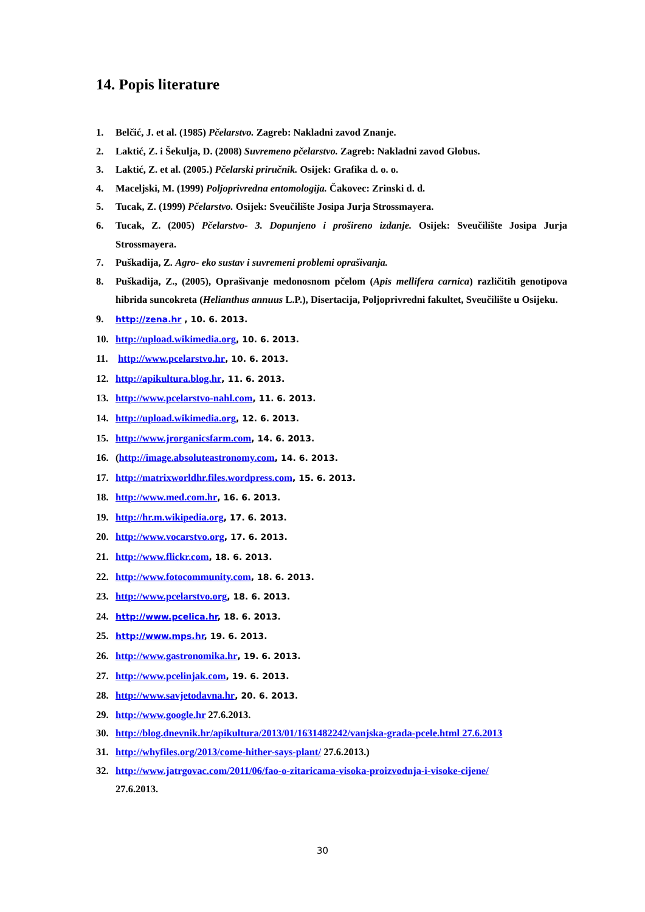14. Popis literature
1. Belčić, J. et al. (1985) Pčelarstvo. Zagreb: Nakladni zavod Znanje.
2. Laktić, Z. i Šekulja, D. (2008) Suvremeno pčelarstvo. Zagreb: Nakladni zavod Globus.
3. Laktić, Z. et al. (2005.) Pčelarski priručnik. Osijek: Grafika d. o. o.
4. Maceljski, M. (1999) Poljoprivredna entomologija. Čakovec: Zrinski d. d.
5. Tucak, Z. (1999) Pčelarstvo. Osijek: Sveučilište Josipa Jurja Strossmayera.
6. Tucak, Z. (2005) Pčelarstvo- 3. Dopunjeno i prošireno izdanje. Osijek: Sveučilište Josipa Jurja Strossmayera.
7. Puškadija, Z. Agro- eko sustav i suvremeni problemi oprašivanja.
8. Puškadija, Z., (2005), Oprašivanje medonosnom pčelom (Apis mellifera carnica) različitih genotipova hibrida suncokreta (Helianthus annuus L.P.), Disertacija, Poljoprivredni fakultet, Sveučilište u Osijeku.
9. http://zena.hr , 10. 6. 2013.
10. http://upload.wikimedia.org, 10. 6. 2013.
11. http://www.pcelarstvo.hr, 10. 6. 2013.
12. http://apikultura.blog.hr, 11. 6. 2013.
13. http://www.pcelarstvo-nahl.com, 11. 6. 2013.
14. http://upload.wikimedia.org, 12. 6. 2013.
15. http://www.jrorganicsfarm.com, 14. 6. 2013.
16. (http://image.absoluteastronomy.com, 14. 6. 2013.
17. http://matrixworldhr.files.wordpress.com, 15. 6. 2013.
18. http://www.med.com.hr, 16. 6. 2013.
19. http://hr.m.wikipedia.org, 17. 6. 2013.
20. http://www.vocarstvo.org, 17. 6. 2013.
21. http://www.flickr.com, 18. 6. 2013.
22. http://www.fotocommunity.com, 18. 6. 2013.
23. http://www.pcelarstvo.org, 18. 6. 2013.
24. http://www.pcelica.hr, 18. 6. 2013.
25. http://www.mps.hr, 19. 6. 2013.
26. http://www.gastronomika.hr, 19. 6. 2013.
27. http://www.pcelinjak.com, 19. 6. 2013.
28. http://www.savjetodavna.hr, 20. 6. 2013.
29. http://www.google.hr 27.6.2013.
30. http://blog.dnevnik.hr/apikultura/2013/01/1631482242/vanjska-grada-pcele.html 27.6.2013
31. http://whyfiles.org/2013/come-hither-says-plant/ 27.6.2013.)
32. http://www.jatrgovac.com/2011/06/fao-o-zitaricama-visoka-proizvodnja-i-visoke-cijene/
27.6.2013.
30